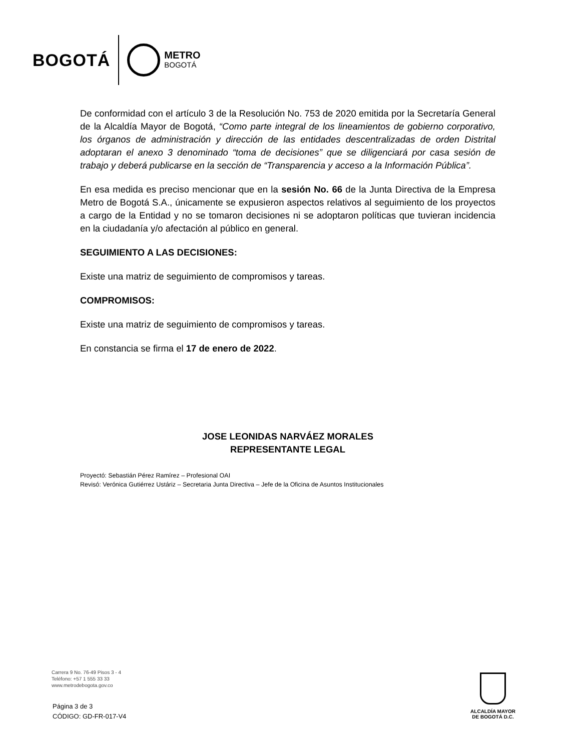BOGOTÁ
METRO
BOGOTÁ
De conformidad con el artículo 3 de la Resolución No. 753 de 2020 emitida por la Secretaría General de la Alcaldía Mayor de Bogotá, “Como parte integral de los lineamientos de gobierno corporativo, los órganos de administración y dirección de las entidades descentralizadas de orden Distrital adoptaran el anexo 3 denominado “toma de decisiones” que se diligenciará por casa sesión de trabajo y deberá publicarse en la sección de “Transparencia y acceso a la Información Pública”.
En esa medida es preciso mencionar que en la sesión No. 66 de la Junta Directiva de la Empresa Metro de Bogotá S.A., únicamente se expusieron aspectos relativos al seguimiento de los proyectos a cargo de la Entidad y no se tomaron decisiones ni se adoptaron políticas que tuvieran incidencia en la ciudadanía y/o afectación al público en general.
SEGUIMIENTO A LAS DECISIONES:
Existe una matriz de seguimiento de compromisos y tareas.
COMPROMISOS:
Existe una matriz de seguimiento de compromisos y tareas.
En constancia se firma el 17 de enero de 2022.
JOSE LEONIDAS NARVÁEZ MORALES
REPRESENTANTE LEGAL
Proyectó: Sebastián Pérez Ramírez – Profesional OAI
Revisó: Verónica Gutiérrez Ustáriz – Secretaria Junta Directiva – Jefe de la Oficina de Asuntos Institucionales
Carrera 9 No. 76-49 Pisos 3 - 4
Teléfono: +57 1 555 33 33
www.metrodebogota.gov.co
Página 3 de 3
CÓDIGO: GD-FR-017-V4
ALCALDÍA MAYOR
DE BOGOTÁ D.C.